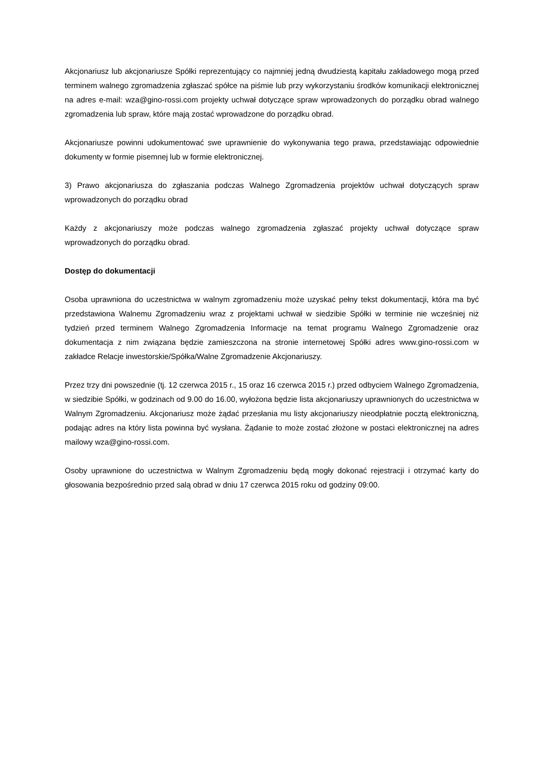Akcjonariusz lub akcjonariusze Spółki reprezentujący co najmniej jedną dwudziestą kapitału zakładowego mogą przed terminem walnego zgromadzenia zgłaszać spółce na piśmie lub przy wykorzystaniu środków komunikacji elektronicznej na adres e-mail: wza@gino-rossi.com projekty uchwał dotyczące spraw wprowadzonych do porządku obrad walnego zgromadzenia lub spraw, które mają zostać wprowadzone do porządku obrad.
Akcjonariusze powinni udokumentować swe uprawnienie do wykonywania tego prawa, przedstawiając odpowiednie dokumenty w formie pisemnej lub w formie elektronicznej.
3) Prawo akcjonariusza do zgłaszania podczas Walnego Zgromadzenia projektów uchwał dotyczących spraw wprowadzonych do porządku obrad
Każdy z akcjonariuszy może podczas walnego zgromadzenia zgłaszać projekty uchwał dotyczące spraw wprowadzonych do porządku obrad.
Dostęp do dokumentacji
Osoba uprawniona do uczestnictwa w walnym zgromadzeniu może uzyskać pełny tekst dokumentacji, która ma być przedstawiona Walnemu Zgromadzeniu wraz z projektami uchwał w siedzibie Spółki w terminie nie wcześniej niż tydzień przed terminem Walnego Zgromadzenia Informacje na temat programu Walnego Zgromadzenie oraz dokumentacja z nim związana będzie zamieszczona na stronie internetowej Spółki adres www.gino-rossi.com w zakładce Relacje inwestorskie/Spółka/Walne Zgromadzenie Akcjonariuszy.
Przez trzy dni powszednie (tj. 12 czerwca 2015 r., 15 oraz 16 czerwca 2015 r.) przed odbyciem Walnego Zgromadzenia, w siedzibie Spółki, w godzinach od 9.00 do 16.00, wyłożona będzie lista akcjonariuszy uprawnionych do uczestnictwa w Walnym Zgromadzeniu. Akcjonariusz może żądać przesłania mu listy akcjonariuszy nieodpłatnie pocztą elektroniczną, podając adres na który lista powinna być wysłana. Żądanie to może zostać złożone w postaci elektronicznej na adres mailowy wza@gino-rossi.com.
Osoby uprawnione do uczestnictwa w Walnym Zgromadzeniu będą mogły dokonać rejestracji i otrzymać karty do głosowania bezpośrednio przed salą obrad w dniu 17 czerwca 2015 roku od godziny 09:00.